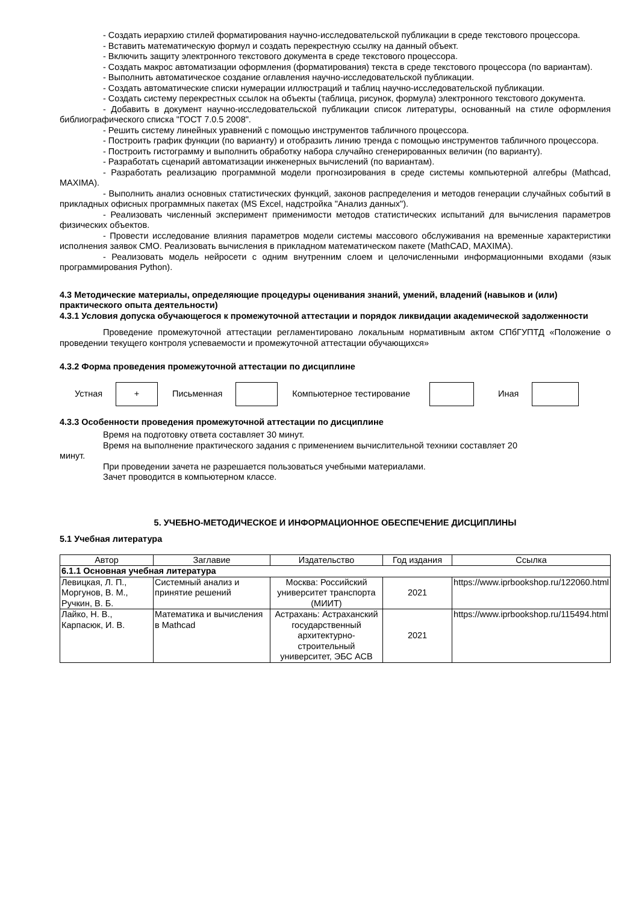- Создать иерархию стилей форматирования научно-исследовательской публикации в среде текстового процессора.
- Вставить математическую формул и создать перекрестную ссылку на данный объект.
- Включить защиту электронного текстового документа в среде текстового процессора.
- Создать макрос автоматизации оформления (форматирования) текста в среде текстового процессора (по вариантам).
- Выполнить автоматическое создание оглавления научно-исследовательской публикации.
- Создать автоматические списки нумерации иллюстраций и таблиц научно-исследовательской публикации.
- Создать систему перекрестных ссылок на объекты (таблица, рисунок, формула) электронного текстового документа.
- Добавить в документ научно-исследовательской публикации список литературы, основанный на стиле оформления библиографического списка "ГОСТ 7.0.5 2008".
- Решить систему линейных уравнений с помощью инструментов табличного процессора.
- Построить график функции (по варианту) и отобразить линию тренда с помощью инструментов табличного процессора.
- Построить гистограмму и выполнить обработку набора случайно сгенерированных величин (по варианту).
- Разработать сценарий автоматизации инженерных вычислений (по вариантам).
- Разработать реализацию программной модели прогнозирования в среде системы компьютерной алгебры (Mathcad, MAXIMA).
- Выполнить анализ основных статистических функций, законов распределения и методов генерации случайных событий в прикладных офисных программных пакетах (MS Excel, надстройка "Анализ данных").
- Реализовать численный эксперимент применимости методов статистических испытаний для вычисления параметров физических объектов.
- Провести исследование влияния параметров модели системы массового обслуживания на временные характеристики исполнения заявок СМО. Реализовать вычисления в прикладном математическом пакете (MathCAD, MAXIMA).
- Реализовать модель нейросети с одним внутренним слоем и целочисленными информационными входами (язык программирования Python).
4.3 Методические материалы, определяющие процедуры оценивания знаний, умений, владений (навыков и (или) практического опыта деятельности)
4.3.1 Условия допуска обучающегося к промежуточной аттестации и порядок ликвидации академической задолженности
Проведение промежуточной аттестации регламентировано локальным нормативным актом СПбГУПТД «Положение о проведении текущего контроля успеваемости и промежуточной аттестации обучающихся»
4.3.2 Форма проведения промежуточной аттестации по дисциплине
Устная
+
Письменная Компьютерное тестирование Иная
4.3.3 Особенности проведения промежуточной аттестации по дисциплине
Время на подготовку ответа составляет 30 минут.
Время на выполнение практического задания с применением вычислительной техники составляет 20
минут.
При проведении зачета не разрешается пользоваться учебными материалами.
Зачет проводится в компьютерном классе.
5. УЧЕБНО-МЕТОДИЧЕСКОЕ И ИНФОРМАЦИОННОЕ ОБЕСПЕЧЕНИЕ ДИСЦИПЛИНЫ
5.1 Учебная литература
| Автор | Заглавие | Издательство | Год издания | Ссылка |
| --- | --- | --- | --- | --- |
| 6.1.1 Основная учебная литература | | | | |
| Левицкая, Л. П., Моргунов, В. М., Ручкин, В. Б. | Системный анализ и принятие решений | Москва: Российский университет транспорта (МИИТ) | 2021 | https://www.iprbookshop.ru/122060.html |
| Лайко, Н. В., Карпасюк, И. В. | Математика и вычисления в Mathcad | Астрахань: Астраханский государственный архитектурно-строительный университет, ЭБС АСВ | 2021 | https://www.iprbookshop.ru/115494.html |